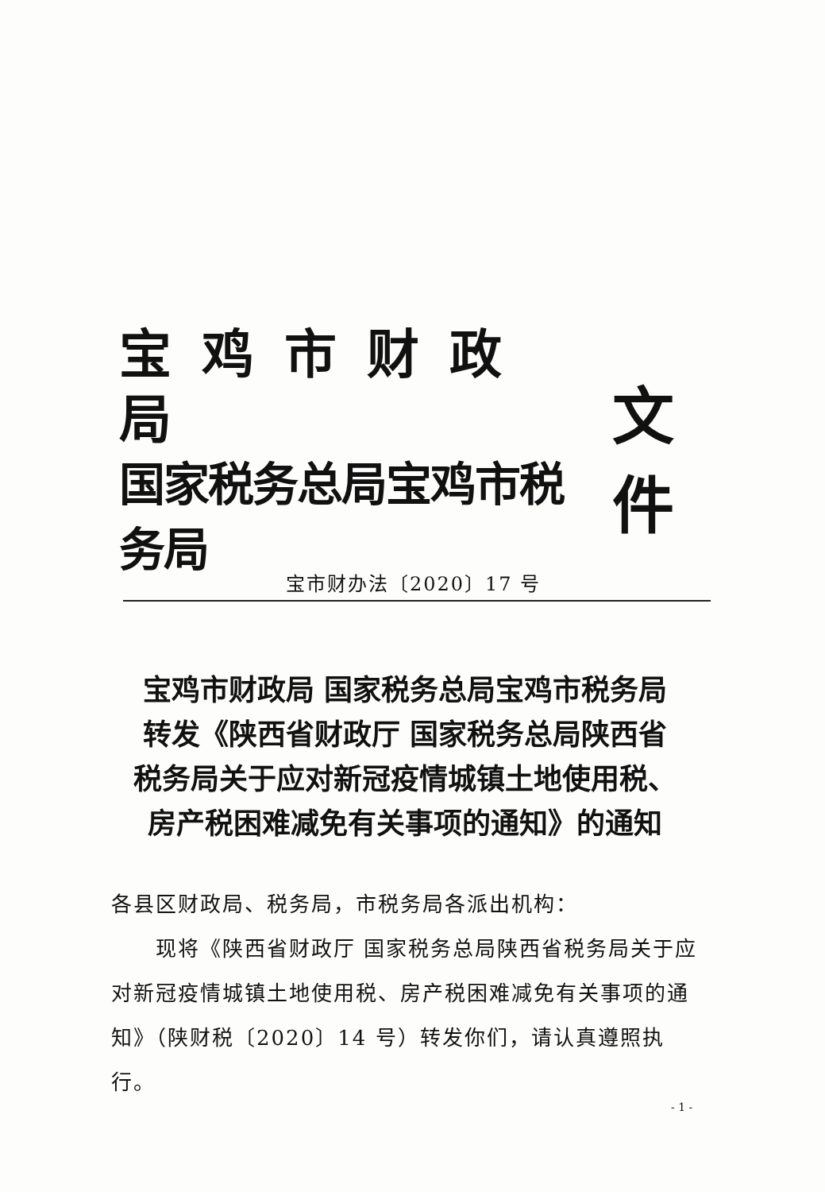宝鸡市财政局
国家税务总局宝鸡市税务局
文件
宝市财办法〔2020〕17 号
宝鸡市财政局 国家税务总局宝鸡市税务局
转发《陕西省财政厅 国家税务总局陕西省
税务局关于应对新冠疫情城镇土地使用税、
房产税困难减免有关事项的通知》的通知
各县区财政局、税务局，市税务局各派出机构：
现将《陕西省财政厅 国家税务总局陕西省税务局关于应对新冠疫情城镇土地使用税、房产税困难减免有关事项的通知》（陕财税〔2020〕14 号）转发你们，请认真遵照执行。
- 1 -